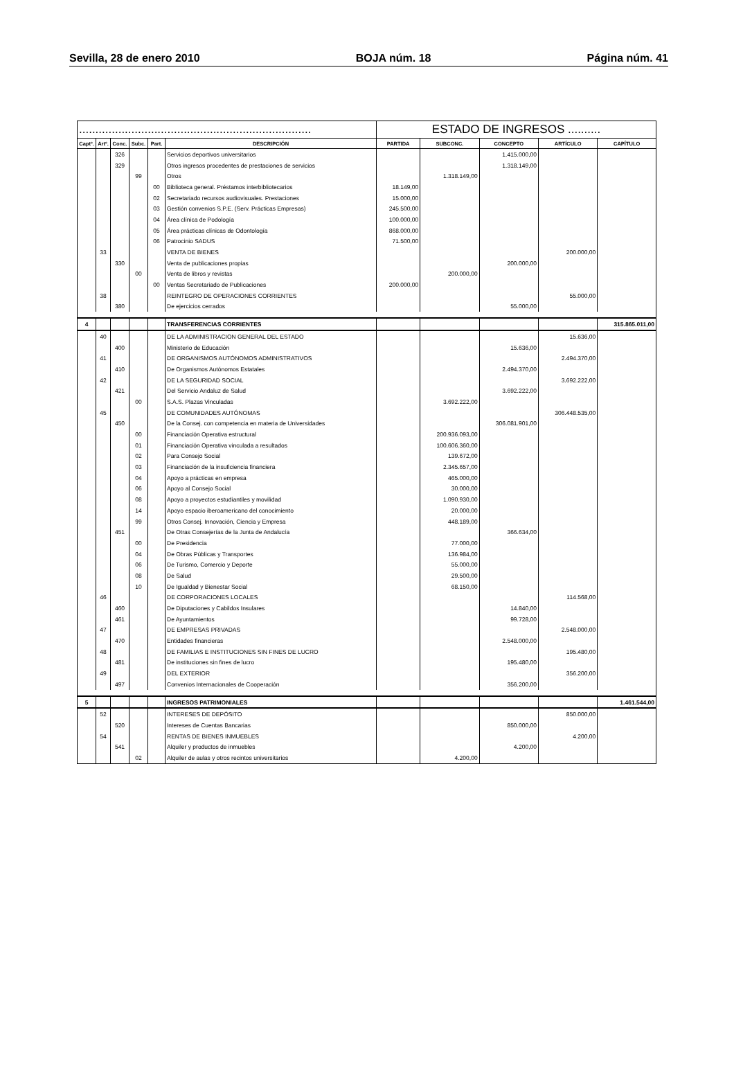Sevilla, 28 de enero 2010 BOJA núm. 18 Página núm. 41
| ....................................................................... | | | | | | ESTADO DE INGRESOS .......... | | | | |
| Captº. | Artº. | Conc. | Subc. | Part. | DESCRIPCIÓN | PARTIDA | SUBCONC. | CONCEPTO | ARTÍCULO | CAPÍTULO |
| | | 326 | | | Servicios deportivos universitarios | | | 1.415.000,00 | | |
| | | 329 | | | Otros ingresos procedentes de prestaciones de servicios | | | 1.318.149,00 | | |
| | | | 99 | | Otros | | 1.318.149,00 | | | |
| | | | | 00 | Biblioteca general. Préstamos interbibliotecarios | 18.149,00 | | | | |
| | | | | 02 | Secretariado recursos audiovisuales. Prestaciones | 15.000,00 | | | | |
| | | | | 03 | Gestión convenios S.P.E. (Serv. Prácticas Empresas) | 245.500,00 | | | | |
| | | | | 04 | Área clínica de Podología | 100.000,00 | | | | |
| | | | | 05 | Área prácticas clínicas de Odontología | 868.000,00 | | | | |
| | | | | 06 | Patrocinio SADUS | 71.500,00 | | | | |
| | 33 | | | | VENTA DE BIENES | | | | 200.000,00 | |
| | | 330 | | | Venta de publicaciones propias | | | 200.000,00 | | |
| | | | 00 | | Venta de libros y revistas | | 200.000,00 | | | |
| | | | | 00 | Ventas Secretariado de Publicaciones | 200.000,00 | | | | |
| | 38 | | | | REINTEGRO DE OPERACIONES CORRIENTES | | | | 55.000,00 | |
| | | 380 | | | De ejercicios cerrados | | | 55.000,00 | | |
| 4 | | | | | TRANSFERENCIAS CORRIENTES | | | | | 315.865.011,00 |
| | 40 | | | | DE LA ADMINISTRACION GENERAL DEL ESTADO | | | | 15.636,00 | |
| | | 400 | | | Ministerio de Educación | | | 15.636,00 | | |
| | 41 | | | | DE ORGANISMOS AUTÓNOMOS ADMINISTRATIVOS | | | | 2.494.370,00 | |
| | | 410 | | | De Organismos Autónomos Estatales | | | 2.494.370,00 | | |
| | 42 | | | | DE LA SEGURIDAD SOCIAL | | | | 3.692.222,00 | |
| | | 421 | | | Del Servicio Andaluz de Salud | | | 3.692.222,00 | | |
| | | | 00 | | S.A.S. Plazas Vinculadas | | 3.692.222,00 | | | |
| | 45 | | | | DE COMUNIDADES AUTÓNOMAS | | | | 306.448.535,00 | |
| | | 450 | | | De la Consej. con competencia en materia de Universidades | | | 306.081.901,00 | | |
| | | | 00 | | Financiación Operativa estructural | | 200.936.093,00 | | | |
| | | | 01 | | Financiación Operativa vinculada a resultados | | 100.606.360,00 | | | |
| | | | 02 | | Para Consejo Social | | 139.672,00 | | | |
| | | | 03 | | Financiación de la insuficiencia financiera | | 2.345.657,00 | | | |
| | | | 04 | | Apoyo a prácticas en empresa | | 465.000,00 | | | |
| | | | 06 | | Apoyo al Consejo Social | | 30.000,00 | | | |
| | | | 08 | | Apoyo a proyectos estudiantiles y movilidad | | 1.090.930,00 | | | |
| | | | 14 | | Apoyo espacio iberoamericano del conocimiento | | 20.000,00 | | | |
| | | | 99 | | Otros Consej. Innovación, Ciencia y Empresa | | 448.189,00 | | | |
| | | 451 | | | De Otras Consejerías de la Junta de Andalucía | | | 366.634,00 | | |
| | | | 00 | | De Presidencia | | 77.000,00 | | | |
| | | | 04 | | De Obras Públicas y Transportes | | 136.984,00 | | | |
| | | | 06 | | De Turismo, Comercio y Deporte | | 55.000,00 | | | |
| | | | 08 | | De Salud | | 29.500,00 | | | |
| | | | 10 | | De Igualdad y Bienestar Social | | 68.150,00 | | | |
| | 46 | | | | DE CORPORACIONES LOCALES | | | | 114.568,00 | |
| | | 460 | | | De Diputaciones y Cabildos Insulares | | | 14.840,00 | | |
| | | 461 | | | De Ayuntamientos | | | 99.728,00 | | |
| | 47 | | | | DE EMPRESAS PRIVADAS | | | | 2.548.000,00 | |
| | | 470 | | | Entidades financieras | | | 2.548.000,00 | | |
| | 48 | | | | DE FAMILIAS E INSTITUCIONES SIN FINES DE LUCRO | | | | 195.480,00 | |
| | | 481 | | | De instituciones sin fines de lucro | | | 195.480,00 | | |
| | 49 | | | | DEL EXTERIOR | | | | 356.200,00 | |
| | | 497 | | | Convenios Internacionales de Cooperación | | | 356.200,00 | | |
| 5 | | | | | INGRESOS PATRIMONIALES | | | | | 1.461.544,00 |
| | 52 | | | | INTERESES DE DEPÓSITO | | | | 850.000,00 | |
| | | 520 | | | Intereses de Cuentas Bancarias | | | 850.000,00 | | |
| | 54 | | | | RENTAS DE BIENES INMUEBLES | | | | 4.200,00 | |
| | | 541 | | | Alquiler y productos de inmuebles | | | 4.200,00 | | |
| | | | 02 | | Alquiler de aulas y otros recintos universitarios | | 4.200,00 | | | |